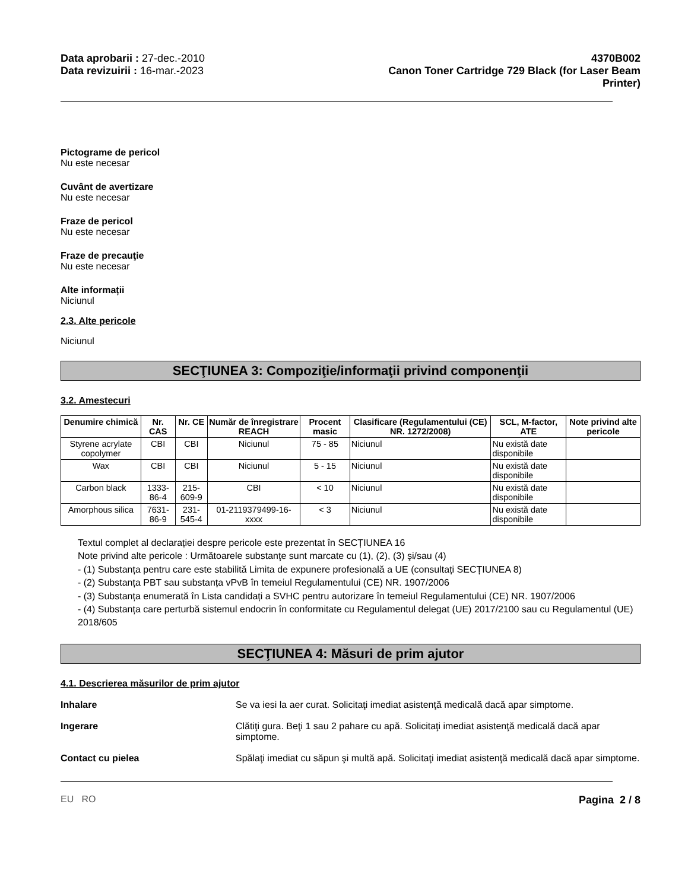Data aprobarii : 27-dec.-2010
Data revizuirii : 16-mar.-2023
4370B002
Canon Toner Cartridge 729 Black (for Laser Beam
Printer)
Pictograme de pericol
Nu este necesar
Cuvânt de avertizare
Nu este necesar
Fraze de pericol
Nu este necesar
Fraze de precauţie
Nu este necesar
Alte informații
Niciunul
2.3. Alte pericole
Niciunul
SECŢIUNEA 3: Compoziţie/informaţii privind componenţii
3.2. Amestecuri
| Denumire chimică | Nr. CAS | Nr. CE | Număr de înregistrare REACH | Procent masic | Clasificare (Regulamentului (CE) NR. 1272/2008) | SCL, M-factor, ATE | Note privind alte pericole |
| --- | --- | --- | --- | --- | --- | --- | --- |
| Styrene acrylate copolymer | CBI | CBI | Niciunul | 75 - 85 | Niciunul | Nu există date disponibile | |
| Wax | CBI | CBI | Niciunul | 5 - 15 | Niciunul | Nu există date disponibile | |
| Carbon black | 1333-86-4 | 215-609-9 | CBI | < 10 | Niciunul | Nu există date disponibile | |
| Amorphous silica | 7631-86-9 | 231-545-4 | 01-2119379499-16-xxxx | < 3 | Niciunul | Nu există date disponibile | |
Textul complet al declarației despre pericole este prezentat în SECȚIUNEA 16
Note privind alte pericole : Următoarele substanţe sunt marcate cu (1), (2), (3) şi/sau (4)
- (1) Substanța pentru care este stabilită Limita de expunere profesională a UE (consultați SECȚIUNEA 8)
- (2) Substanța PBT sau substanța vPvB în temeiul Regulamentului (CE) NR. 1907/2006
- (3) Substanța enumerată în Lista candidați a SVHC pentru autorizare în temeiul Regulamentului (CE) NR. 1907/2006
- (4) Substanța care perturbă sistemul endocrin în conformitate cu Regulamentul delegat (UE) 2017/2100 sau cu Regulamentul (UE) 2018/605
SECŢIUNEA 4: Măsuri de prim ajutor
4.1. Descrierea măsurilor de prim ajutor
Inhalare Se va iesi la aer curat. Solicitaţi imediat asistenţă medicală dacă apar simptome.
Ingerare Clătiţi gura. Beţi 1 sau 2 pahare cu apă. Solicitaţi imediat asistenţă medicală dacă apar simptome.
Contact cu pielea Spălaţi imediat cu săpun şi multă apă. Solicitaţi imediat asistenţă medicală dacă apar simptome.
EU RO Pagina 2 / 8